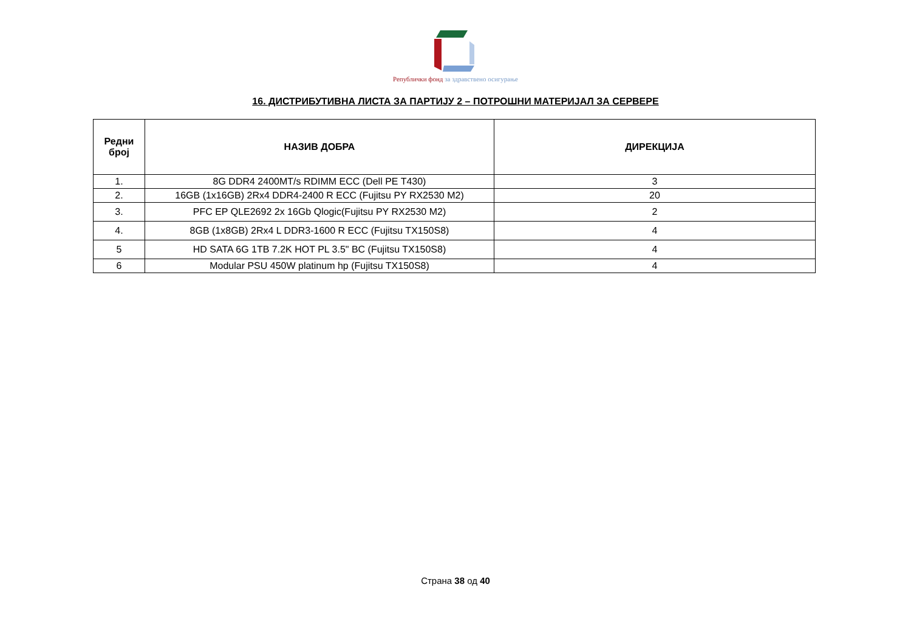Републички фонд за здравствено осигурање
16. ДИСТРИБУТИВНА ЛИСТА ЗА ПАРТИЈУ 2 – ПОТРОШНИ МАТЕРИЈАЛ ЗА СЕРВЕРЕ
| Редни број | НАЗИВ ДОБРА | ДИРЕКЦИЈА |
| --- | --- | --- |
| 1. | 8G DDR4 2400MT/s RDIMM ECC (Dell PE T430) | 3 |
| 2. | 16GB (1x16GB) 2Rx4 DDR4-2400 R ECC (Fujitsu PY RX2530 M2) | 20 |
| 3. | PFC EP QLE2692 2x 16Gb Qlogic(Fujitsu PY RX2530 M2) | 2 |
| 4. | 8GB (1x8GB) 2Rx4 L DDR3-1600 R ECC (Fujitsu TX150S8) | 4 |
| 5 | HD SATA 6G 1TB 7.2K HOT PL 3.5" BC (Fujitsu TX150S8) | 4 |
| 6 | Modular PSU 450W platinum hp (Fujitsu TX150S8) | 4 |
Страна 38 од 40